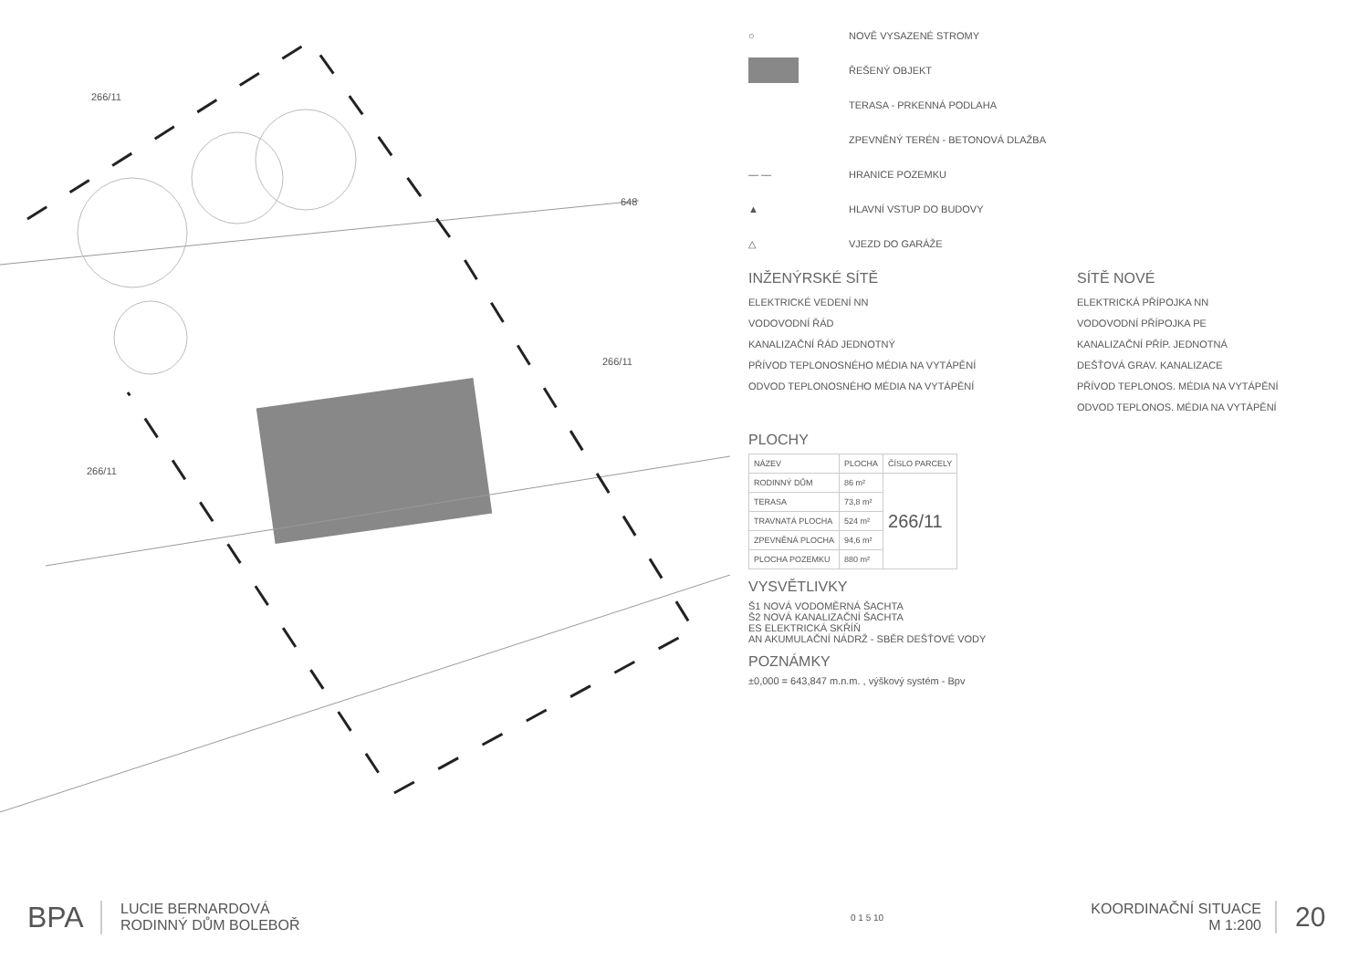266/11
266/11
266/11
648
○
NOVĚ VYSAZENÉ STROMY
ŘEŠENÝ OBJEKT
TERASA - PRKENNÁ PODLAHA
ZPEVNĚNÝ TERÉN - BETONOVÁ DLAŽBA
— —
HRANICE POZEMKU
▲
HLAVNÍ VSTUP DO BUDOVY
△
VJEZD DO GARÁŽE
INŽENÝRSKÉ SÍTĚ
ELEKTRICKÉ VEDENÍ NN
VODOVODNÍ ŘÁD
KANALIZAČNÍ ŘÁD JEDNOTNÝ
PŘÍVOD TEPLONOSNÉHO MÉDIA NA VYTÁPĚNÍ
ODVOD TEPLONOSNÉHO MÉDIA NA VYTÁPĚNÍ
SÍTĚ NOVÉ
ELEKTRICKÁ PŘÍPOJKA NN
VODOVODNÍ PŘÍPOJKA PE
KANALIZAČNÍ PŘÍP. JEDNOTNÁ
DEŠŤOVÁ GRAV. KANALIZACE
PŘÍVOD TEPLONOS. MÉDIA NA VYTÁPĚNÍ
ODVOD TEPLONOS. MÉDIA NA VYTÁPĚNÍ
PLOCHY
| NÁZEV | PLOCHA | ČÍSLO PARCELY |
| --- | --- | --- |
| RODINNÝ DŮM | 86 m² | 266/11 |
| TERASA | 73,8 m² | |
| TRAVNATÁ PLOCHA | 524 m² | |
| ZPEVNĚNÁ PLOCHA | 94,6 m² | |
| PLOCHA POZEMKU | 880 m² | |
VYSVĚTLIVKY
Š1 NOVÁ VODOMĚRNÁ ŠACHTA
Š2 NOVÁ KANALIZAČNÍ ŠACHTA
ES ELEKTRICKÁ SKŘÍŇ
AN AKUMULAČNÍ NÁDRŽ - SBĚR DEŠŤOVÉ VODY
POZNÁMKY
±0,000 = 643,847 m.n.m. , výškový systém - Bpv
BPA
LUCIE BERNARDOVÁ
RODINNÝ DŮM BOLEBOŘ
0 1 5 10
KOORDINAČNÍ SITUACE
M 1:200
20